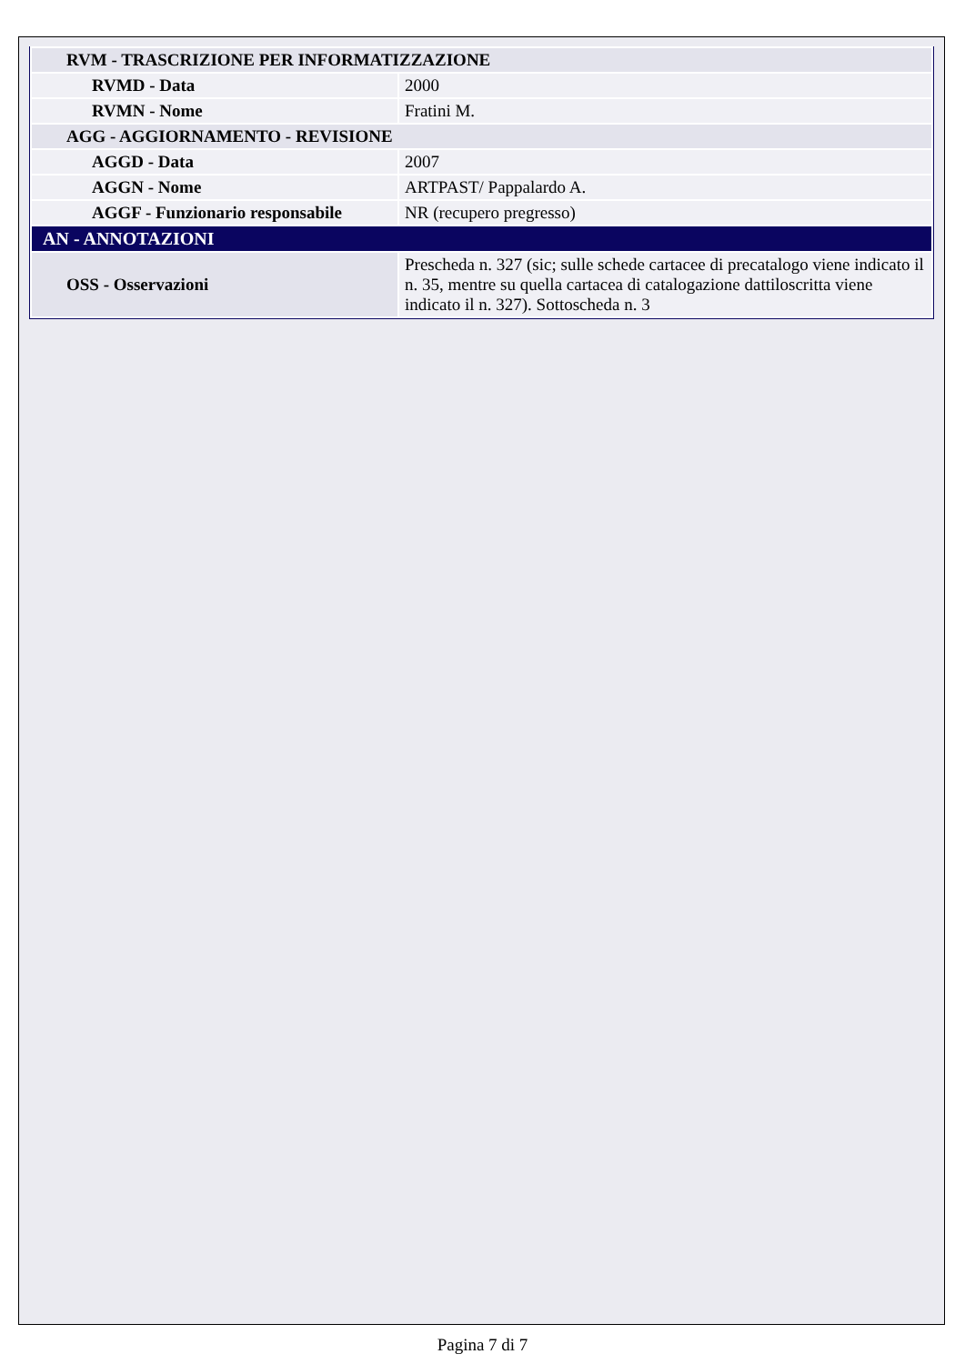| RVM - TRASCRIZIONE PER INFORMATIZZAZIONE | |
| RVMD - Data | 2000 |
| RVMN - Nome | Fratini M. |
| AGG - AGGIORNAMENTO - REVISIONE | |
| AGGD - Data | 2007 |
| AGGN - Nome | ARTPAST/ Pappalardo A. |
| AGGF - Funzionario responsabile | NR (recupero pregresso) |
| AN - ANNOTAZIONI | |
| OSS - Osservazioni | Prescheda n. 327 (sic; sulle schede cartacee di precatalogo viene indicato il n. 35, mentre su quella cartacea di catalogazione dattiloscritta viene indicato il n. 327). Sottoscheda n. 3 |
Pagina 7 di 7